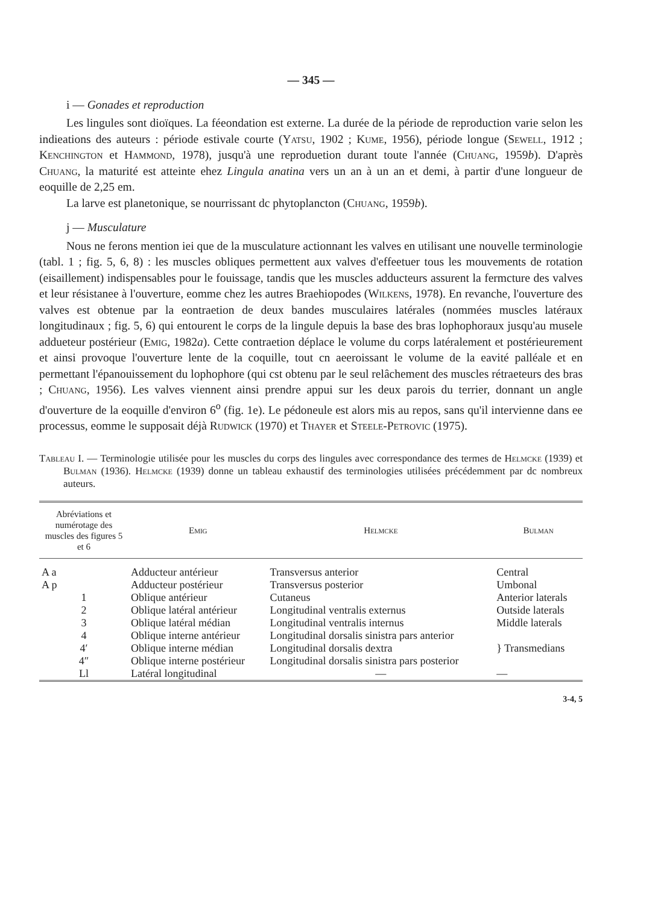— 345 —
i — Gonades et reproduction
Les lingules sont dioïques. La féeondation est externe. La durée de la période de reproduction varie selon les indieations des auteurs : période estivale courte (Yatsu, 1902 ; Kume, 1956), période longue (Sewell, 1912 ; Kenchington et Hammond, 1978), jusqu'à une reproduetion durant toute l'année (Chuang, 1959b). D'après Chuang, la maturité est atteinte ehez Lingula anatina vers un an à un an et demi, à partir d'une longueur de eoquille de 2,25 em.
La larve est planetonique, se nourrissant dc phytoplancton (Chuang, 1959b).
j — Musculature
Nous ne ferons mention iei que de la musculature actionnant les valves en utilisant une nouvelle terminologie (tabl. 1 ; fig. 5, 6, 8) : les muscles obliques permettent aux valves d'effeetuer tous les mouvements de rotation (eisaillement) indispensables pour le fouissage, tandis que les muscles adducteurs assurent la fermcture des valves et leur résistanee à l'ouverture, eomme chez les autres Braehiopodes (Wilkens, 1978). En revanche, l'ouverture des valves est obtenue par la eontraetion de deux bandes musculaires latérales (nommées muscles latéraux longitudinaux ; fig. 5, 6) qui entourent le corps de la lingule depuis la base des bras lophophoraux jusqu'au musele addueteur postérieur (Emig, 1982a). Cette contraetion déplace le volume du corps latéralement et postérieurement et ainsi provoque l'ouverture lente de la coquille, tout cn aeeroissant le volume de la eavité palléale et en permettant l'épanouissement du lophophore (qui cst obtenu par le seul relâchement des muscles rétraeteurs des bras ; Chuang, 1956). Les valves viennent ainsi prendre appui sur les deux parois du terrier, donnant un angle d'ouverture de la eoquille d'environ 6<sup>o</sup> (fig. 1e). Le pédoneule est alors mis au repos, sans qu'il intervienne dans ee processus, eomme le supposait déjà Rudwick (1970) et Thayer et Steele-Petrovic (1975).
Tableau I. — Terminologie utilisée pour les muscles du corps des lingules avec correspondance des termes de Helmcke (1939) et Bulman (1936). Helmcke (1939) donne un tableau exhaustif des terminologies utilisées précédemment par dc nombreux auteurs.
| Abréviations et numérotage des muscles des figures 5 et 6 | Emig | Helmcke | Bulman |
| --- | --- | --- | --- |
| A a | Adducteur antérieur | Transversus anterior | Central |
| A p | Adducteur postérieur | Transversus posterior | Umbonal |
| 1 | Oblique antérieur | Cutaneus | Anterior laterals |
| 2 | Oblique latéral antérieur | Longitudinal ventralis externus | Outside laterals |
| 3 | Oblique latéral médian | Longitudinal ventralis internus | Middle laterals |
| 4 | Oblique interne antérieur | Longitudinal dorsalis sinistra pars anterior | } Transmedians |
| 4′ | Oblique interne médian | Longitudinal dorsalis dextra | |
| 4″ | Oblique interne postérieur | Longitudinal dorsalis sinistra pars posterior | |
| Ll | Latéral longitudinal | — | — |
3-4, 5